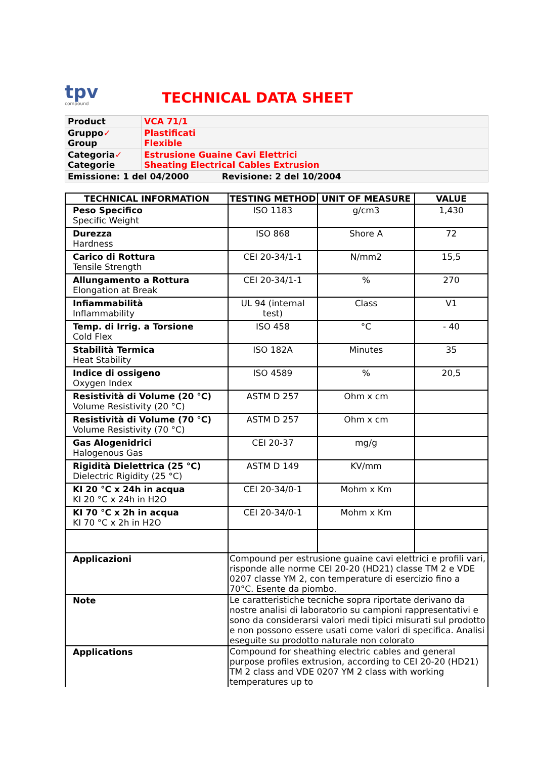tpv
compound
TECHNICAL DATA SHEET
| Product | VCA 71/1 |
| Gruppo ✓ Group | Plastificati Flexible |
| Categoria ✓ Categorie | Estrusione Guaine Cavi Elettrici Sheating Electrical Cables Extrusion |
| Emissione: 1 del 04/2000 Revisione: 2 del 10/2004 | |
| TECHNICAL INFORMATION | TESTING METHOD | UNIT OF MEASURE | VALUE |
| --- | --- | --- | --- |
| Peso Specifico Specific Weight | ISO 1183 | g/cm3 | 1,430 |
| Durezza Hardness | ISO 868 | Shore A | 72 |
| Carico di Rottura Tensile Strength | CEI 20-34/1-1 | N/mm2 | 15,5 |
| Allungamento a Rottura Elongation at Break | CEI 20-34/1-1 | % | 270 |
| Infiammabilità Inflammability | UL 94 (internal test) | Class | V1 |
| Temp. di Irrig. a Torsione Cold Flex | ISO 458 | °C | - 40 |
| Stabilità Termica Heat Stability | ISO 182A | Minutes | 35 |
| Indice di ossigeno Oxygen Index | ISO 4589 | % | 20,5 |
| Resistività di Volume (20 °C) Volume Resistivity (20 °C) | ASTM D 257 | Ohm x cm | |
| Resistività di Volume (70 °C) Volume Resistivity (70 °C) | ASTM D 257 | Ohm x cm | |
| Gas Alogenidrici Halogenous Gas | CEI 20-37 | mg/g | |
| Rigidità Dielettrica (25 °C) Dielectric Rigidity (25 °C) | ASTM D 149 | KV/mm | |
| KI 20 °C x 24h in acqua KI 20 °C x 24h in H2O | CEI 20-34/0-1 | Mohm x Km | |
| KI 70 °C x 2h in acqua KI 70 °C x 2h in H2O | CEI 20-34/0-1 | Mohm x Km | |
| Applicazioni | Compound per estrusione guaine cavi elettrici e profili vari, risponde alle norme CEI 20-20 (HD21) classe TM 2 e VDE 0207 classe YM 2, con temperature di esercizio fino a 70°C. Esente da piombo. | | |
| Note | Le caratteristiche tecniche sopra riportate derivano da nostre analisi di laboratorio su campioni rappresentativi e sono da considerarsi valori medi tipici misurati sul prodotto e non possono essere usati come valori di specifica. Analisi eseguite su prodotto naturale non colorato | | |
| Applications | Compound for sheathing electric cables and general purpose profiles extrusion, according to CEI 20-20 (HD21) TM 2 class and VDE 0207 YM 2 class with working temperatures up to | | |